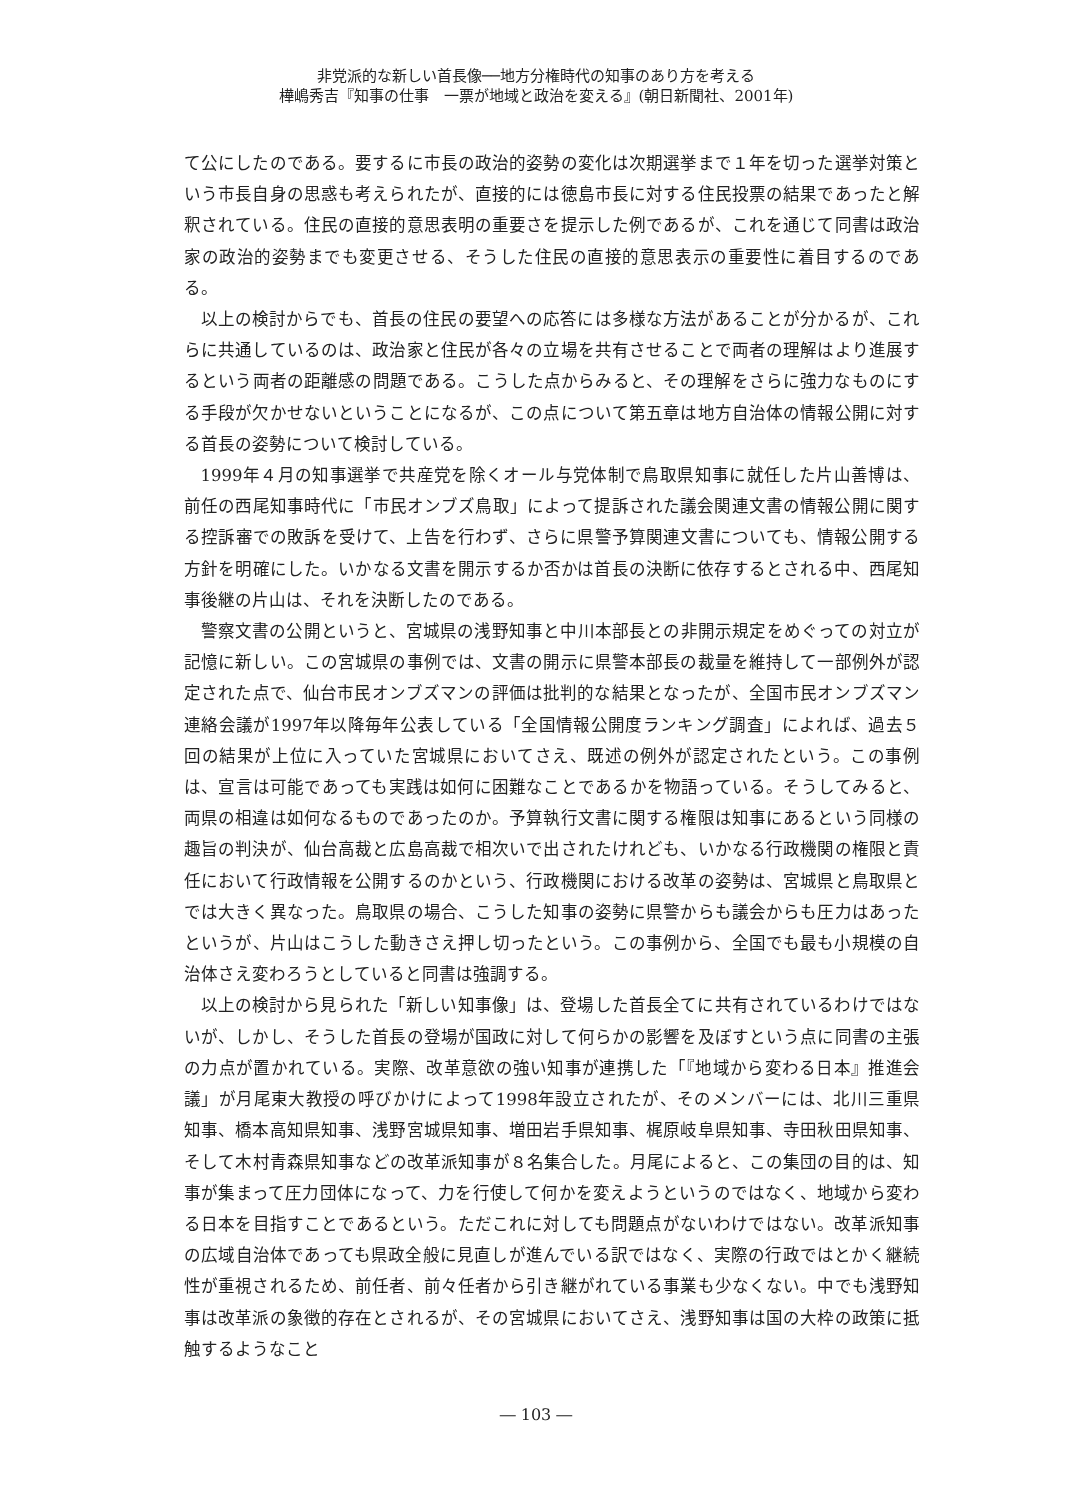非党派的な新しい首長像──地方分権時代の知事のあり方を考える
樺嶋秀吉『知事の仕事　一票が地域と政治を変える』(朝日新聞社、2001年)
て公にしたのである。要するに市長の政治的姿勢の変化は次期選挙まで１年を切った選挙対策という市長自身の思惑も考えられたが、直接的には徳島市長に対する住民投票の結果であったと解釈されている。住民の直接的意思表明の重要さを提示した例であるが、これを通じて同書は政治家の政治的姿勢までも変更させる、そうした住民の直接的意思表示の重要性に着目するのである。
以上の検討からでも、首長の住民の要望への応答には多様な方法があることが分かるが、これらに共通しているのは、政治家と住民が各々の立場を共有させることで両者の理解はより進展するという両者の距離感の問題である。こうした点からみると、その理解をさらに強力なものにする手段が欠かせないということになるが、この点について第五章は地方自治体の情報公開に対する首長の姿勢について検討している。
1999年４月の知事選挙で共産党を除くオール与党体制で鳥取県知事に就任した片山善博は、前任の西尾知事時代に「市民オンブズ鳥取」によって提訴された議会関連文書の情報公開に関する控訴審での敗訴を受けて、上告を行わず、さらに県警予算関連文書についても、情報公開する方針を明確にした。いかなる文書を開示するか否かは首長の決断に依存するとされる中、西尾知事後継の片山は、それを決断したのである。
警察文書の公開というと、宮城県の浅野知事と中川本部長との非開示規定をめぐっての対立が記憶に新しい。この宮城県の事例では、文書の開示に県警本部長の裁量を維持して一部例外が認定された点で、仙台市民オンブズマンの評価は批判的な結果となったが、全国市民オンブズマン連絡会議が1997年以降毎年公表している「全国情報公開度ランキング調査」によれば、過去５回の結果が上位に入っていた宮城県においてさえ、既述の例外が認定されたという。この事例は、宣言は可能であっても実践は如何に困難なことであるかを物語っている。そうしてみると、両県の相違は如何なるものであったのか。予算執行文書に関する権限は知事にあるという同様の趣旨の判決が、仙台高裁と広島高裁で相次いで出されたけれども、いかなる行政機関の権限と責任において行政情報を公開するのかという、行政機関における改革の姿勢は、宮城県と鳥取県とでは大きく異なった。鳥取県の場合、こうした知事の姿勢に県警からも議会からも圧力はあったというが、片山はこうした動きさえ押し切ったという。この事例から、全国でも最も小規模の自治体さえ変わろうとしていると同書は強調する。
以上の検討から見られた「新しい知事像」は、登場した首長全てに共有されているわけではないが、しかし、そうした首長の登場が国政に対して何らかの影響を及ぼすという点に同書の主張の力点が置かれている。実際、改革意欲の強い知事が連携した「『地域から変わる日本』推進会議」が月尾東大教授の呼びかけによって1998年設立されたが、そのメンバーには、北川三重県知事、橋本高知県知事、浅野宮城県知事、増田岩手県知事、梶原岐阜県知事、寺田秋田県知事、そして木村青森県知事などの改革派知事が８名集合した。月尾によると、この集団の目的は、知事が集まって圧力団体になって、力を行使して何かを変えようというのではなく、地域から変わる日本を目指すことであるという。ただこれに対しても問題点がないわけではない。改革派知事の広域自治体であっても県政全般に見直しが進んでいる訳ではなく、実際の行政ではとかく継続性が重視されるため、前任者、前々任者から引き継がれている事業も少なくない。中でも浅野知事は改革派の象徴的存在とされるが、その宮城県においてさえ、浅野知事は国の大枠の政策に抵触するようなこと
― 103 ―